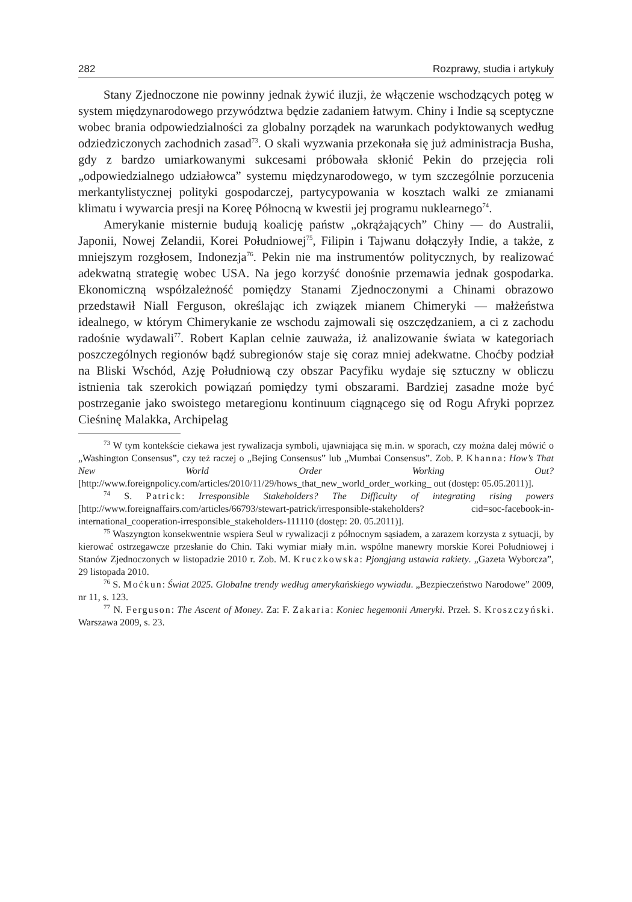282 Rozprawy, studia i artykuły
Stany Zjednoczone nie powinny jednak żywić iluzji, że włączenie wschodzących potęg w system międzynarodowego przywództwa będzie zadaniem łatwym. Chiny i Indie są sceptyczne wobec brania odpowiedzialności za globalny porządek na warunkach podyktowanych według odziedziczonych zachodnich zasad<sup>73</sup>. O skali wyzwania przekonała się już administracja Busha, gdy z bardzo umiarkowanymi sukcesami próbowała skłonić Pekin do przejęcia roli „odpowiedzialnego udziałowca” systemu międzynarodowego, w tym szczególnie porzucenia merkantylistycznej polityki gospodarczej, partycypowania w kosztach walki ze zmianami klimatu i wywarcia presji na Koreę Północną w kwestii jej programu nuklearnego<sup>74</sup>.
Amerykanie misternie budują koalicję państw „okrążających” Chiny — do Australii, Japonii, Nowej Zelandii, Korei Południowej<sup>75</sup>, Filipin i Tajwanu dołączyły Indie, a także, z mniejszym rozgłosem, Indonezja<sup>76</sup>. Pekin nie ma instrumentów politycznych, by realizować adekwatną strategię wobec USA. Na jego korzyść donośnie przemawia jednak gospodarka. Ekonomiczną współzależność pomiędzy Stanami Zjednoczonymi a Chinami obrazowo przedstawił Niall Ferguson, określając ich związek mianem Chimeryki — małżeństwa idealnego, w którym Chimerykanie ze wschodu zajmowali się oszczędzaniem, a ci z zachodu radośnie wydawali<sup>77</sup>. Robert Kaplan celnie zauważa, iż analizowanie świata w kategoriach poszczególnych regionów bądź subregionów staje się coraz mniej adekwatne. Choćby podział na Bliski Wschód, Azję Południową czy obszar Pacyfiku wydaje się sztuczny w obliczu istnienia tak szerokich powiązań pomiędzy tymi obszarami. Bardziej zasadne może być postrzeganie jako swoistego metaregionu kontinuum ciągnącego się od Rogu Afryki poprzez Cieśninę Malakka, Archipelag
<sup>73</sup> W tym kontekście ciekawa jest rywalizacja symboli, ujawniająca się m.in. w sporach, czy można dalej mówić o „Washington Consensus”, czy też raczej o „Bejing Consensus” lub „Mumbai Consensus”. Zob. P. Khanna: How’s That New World Order Working Out? [http://www.foreignpolicy.com/articles/2010/11/29/hows_that_new_world_order_working_ out (dostęp: 05.05.2011)].
<sup>74</sup> S. Patrick: Irresponsible Stakeholders? The Difficulty of integrating rising powers [http://www.foreignaffairs.com/articles/66793/stewart-patrick/irresponsible-stakeholders? cid=soc-facebook-in-international_cooperation-irresponsible_stakeholders-111110 (dostęp: 20. 05.2011)].
<sup>75</sup> Waszyngton konsekwentnie wspiera Seul w rywalizacji z północnym sąsiadem, a zarazem korzysta z sytuacji, by kierować ostrzegawcze przesłanie do Chin. Taki wymiar miały m.in. wspólne manewry morskie Korei Południowej i Stanów Zjednoczonych w listopadzie 2010 r. Zob. M. Kruczkowska: Pjongjang ustawia rakiety. „Gazeta Wyborcza”, 29 listopada 2010.
<sup>76</sup> S. Moćkun: Świat 2025. Globalne trendy według amerykańskiego wywiadu. „Bezpieczeństwo Narodowe” 2009, nr 11, s. 123.
<sup>77</sup> N. Ferguson: The Ascent of Money. Za: F. Zakaria: Koniec hegemonii Ameryki. Przeł. S. Kroszczyński. Warszawa 2009, s. 23.